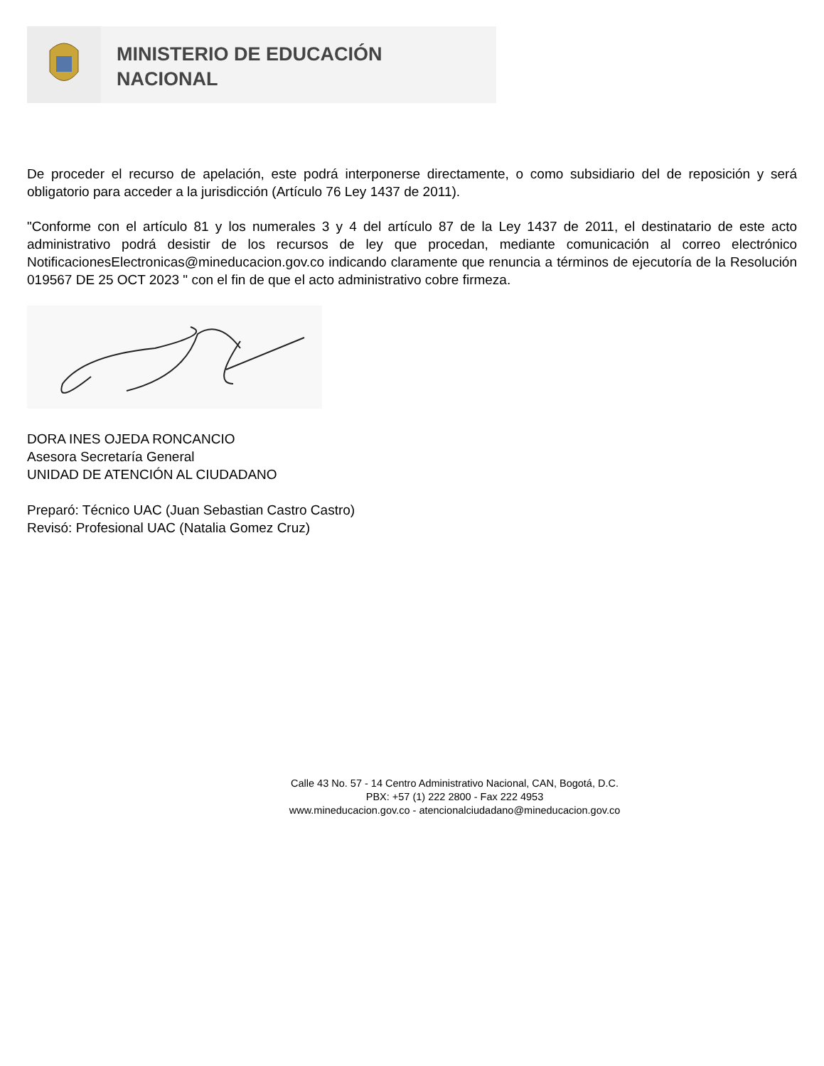MINISTERIO DE EDUCACIÓN
NACIONAL
De proceder el recurso de apelación, este podrá interponerse directamente, o como subsidiario del de reposición y será obligatorio para acceder a la jurisdicción (Artículo 76 Ley 1437 de 2011).
"Conforme con el artículo 81 y los numerales 3 y 4 del artículo 87 de la Ley 1437 de 2011, el destinatario de este acto administrativo podrá desistir de los recursos de ley que procedan, mediante comunicación al correo electrónico NotificacionesElectronicas@mineducacion.gov.co indicando claramente que renuncia a términos de ejecutoría de la Resolución 019567 DE 25 OCT 2023 " con el fin de que el acto administrativo cobre firmeza.
DORA INES OJEDA RONCANCIO
Asesora Secretaría General
UNIDAD DE ATENCIÓN AL CIUDADANO
Preparó: Técnico UAC (Juan Sebastian Castro Castro)
Revisó: Profesional UAC (Natalia Gomez Cruz)
Calle 43 No. 57 - 14 Centro Administrativo Nacional, CAN, Bogotá, D.C.
PBX: +57 (1) 222 2800 - Fax 222 4953
www.mineducacion.gov.co - atencionalciudadano@mineducacion.gov.co